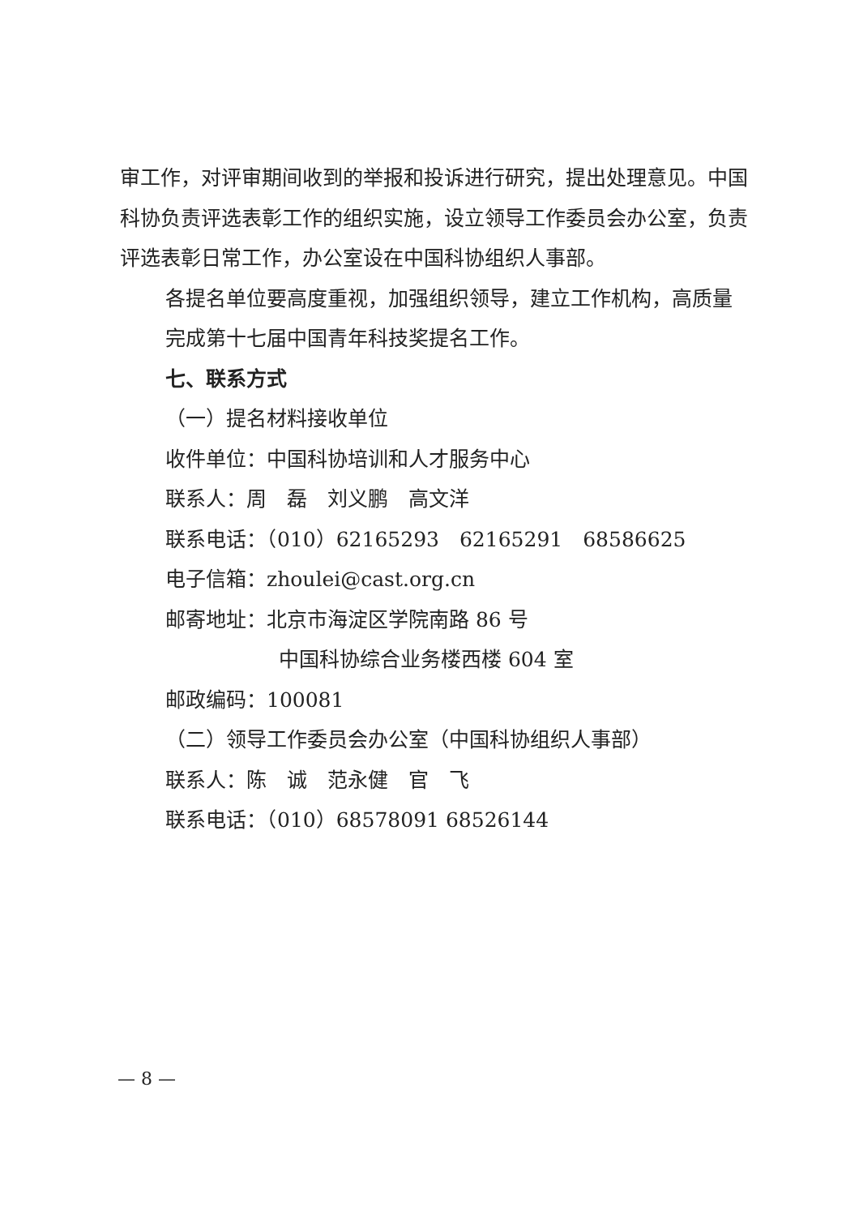审工作，对评审期间收到的举报和投诉进行研究，提出处理意见。中国科协负责评选表彰工作的组织实施，设立领导工作委员会办公室，负责评选表彰日常工作，办公室设在中国科协组织人事部。
各提名单位要高度重视，加强组织领导，建立工作机构，高质量完成第十七届中国青年科技奖提名工作。
七、联系方式
（一）提名材料接收单位
收件单位：中国科协培训和人才服务中心
联系人：周　磊　刘义鹏　高文洋
联系电话：（010）62165293　62165291　68586625
电子信箱：zhoulei@cast.org.cn
邮寄地址：北京市海淀区学院南路 86 号
中国科协综合业务楼西楼 604 室
邮政编码：100081
（二）领导工作委员会办公室（中国科协组织人事部）
联系人：陈　诚　范永健　官　飞
联系电话：（010）68578091 68526144
— 8 —